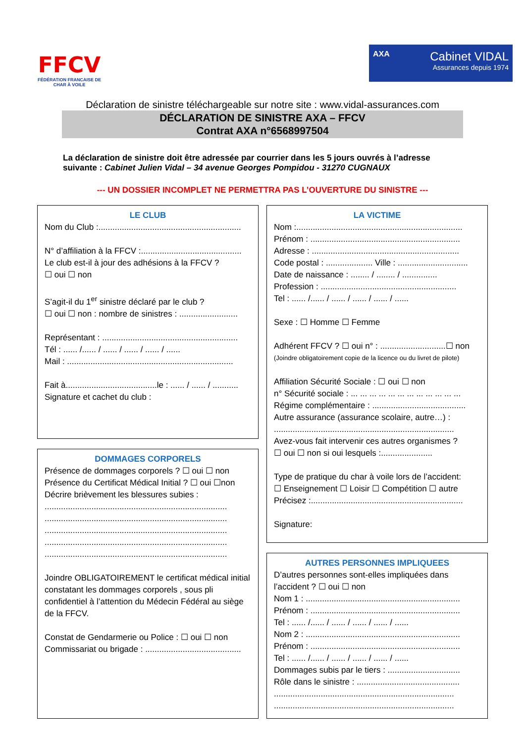FFCV
FÉDÉRATION FRANCAISE DE CHAR À VOILE
AXA
Cabinet VIDAL
Assurances depuis 1974
Déclaration de sinistre téléchargeable sur notre site : www.vidal-assurances.com
DÉCLARATION DE SINISTRE AXA – FFCV
Contrat AXA n°6568997504
La déclaration de sinistre doit être adressée par courrier dans les 5 jours ouvrés à l’adresse suivante : Cabinet Julien Vidal – 34 avenue Georges Pompidou - 31270 CUGNAUX
--- UN DOSSIER INCOMPLET NE PERMETTRA PAS L’OUVERTURE DU SINISTRE ---
LE CLUB
Nom du Club :.............................................................
N° d’affiliation à la FFCV :...........................................
Le club est-il à jour des adhésions à la FFCV ?
☐ oui ☐ non
S’agit-il du 1<sup>er</sup> sinistre déclaré par le club ?
☐ oui ☐ non : nombre de sinistres : .........................
Représentant : ..........................................................
Tél : ...... /...... / ...... / ...... / ...... / ......
Mail : .......................................................................
Fait à.......................................le : ...... / ...... / ...........
Signature et cachet du club :
DOMMAGES CORPORELS
Présence de dommages corporels ? ☐ oui ☐ non
Présence du Certificat Médical Initial ? ☐ oui ☐non
Décrire brièvement les blessures subies :
..............................................................................
..............................................................................
..............................................................................
..............................................................................
..............................................................................
Joindre OBLIGATOIREMENT le certificat médical initial constatant les dommages corporels , sous pli confidentiel à l’attention du Médecin Fédéral au siège de la FFCV.
Constat de Gendarmerie ou Police : ☐ oui ☐ non
Commissariat ou brigade : .........................................
LA VICTIME
Nom :.......................................................................
Prénom : ................................................................
Adresse : ...............................................................
Code postal : .................... Ville : ..............................
Date de naissance : ........ / ........ / ...............
Profession : ..........................................................
Tel : ...... /...... / ...... / ...... / ...... / ......
Sexe : ☐ Homme ☐ Femme
Adhérent FFCV ? ☐ oui n° : ............................☐ non
(Joindre obligatoirement copie de la licence ou du livret de pilote)
Affiliation Sécurité Sociale : ☐ oui ☐ non
n° Sécurité sociale : ... ... ... ... ... ... ... ... ... ... ... ...
Régime complémentaire : ........................................
Autre assurance (assurance scolaire, autre…) :
.............................................................................
Avez-vous fait intervenir ces autres organismes ?
☐ oui ☐ non si oui lesquels :......................
Type de pratique du char à voile lors de l’accident:
☐ Enseignement ☐ Loisir ☐ Compétition ☐ autre
Précisez :.................................................................
Signature:
AUTRES PERSONNES IMPLIQUEES
D’autres personnes sont-elles impliquées dans l’accident ? ☐ oui ☐ non
Nom 1 : ..................................................................
Prénom : ................................................................
Tel : ...... /...... / ...... / ...... / ...... / ......
Nom 2 : ..................................................................
Prénom : ................................................................
Tel : ...... /...... / ...... / ...... / ...... / ......
Dommages subis par le tiers : ...............................
Rôle dans le sinistre : ............................................
.............................................................................
.............................................................................